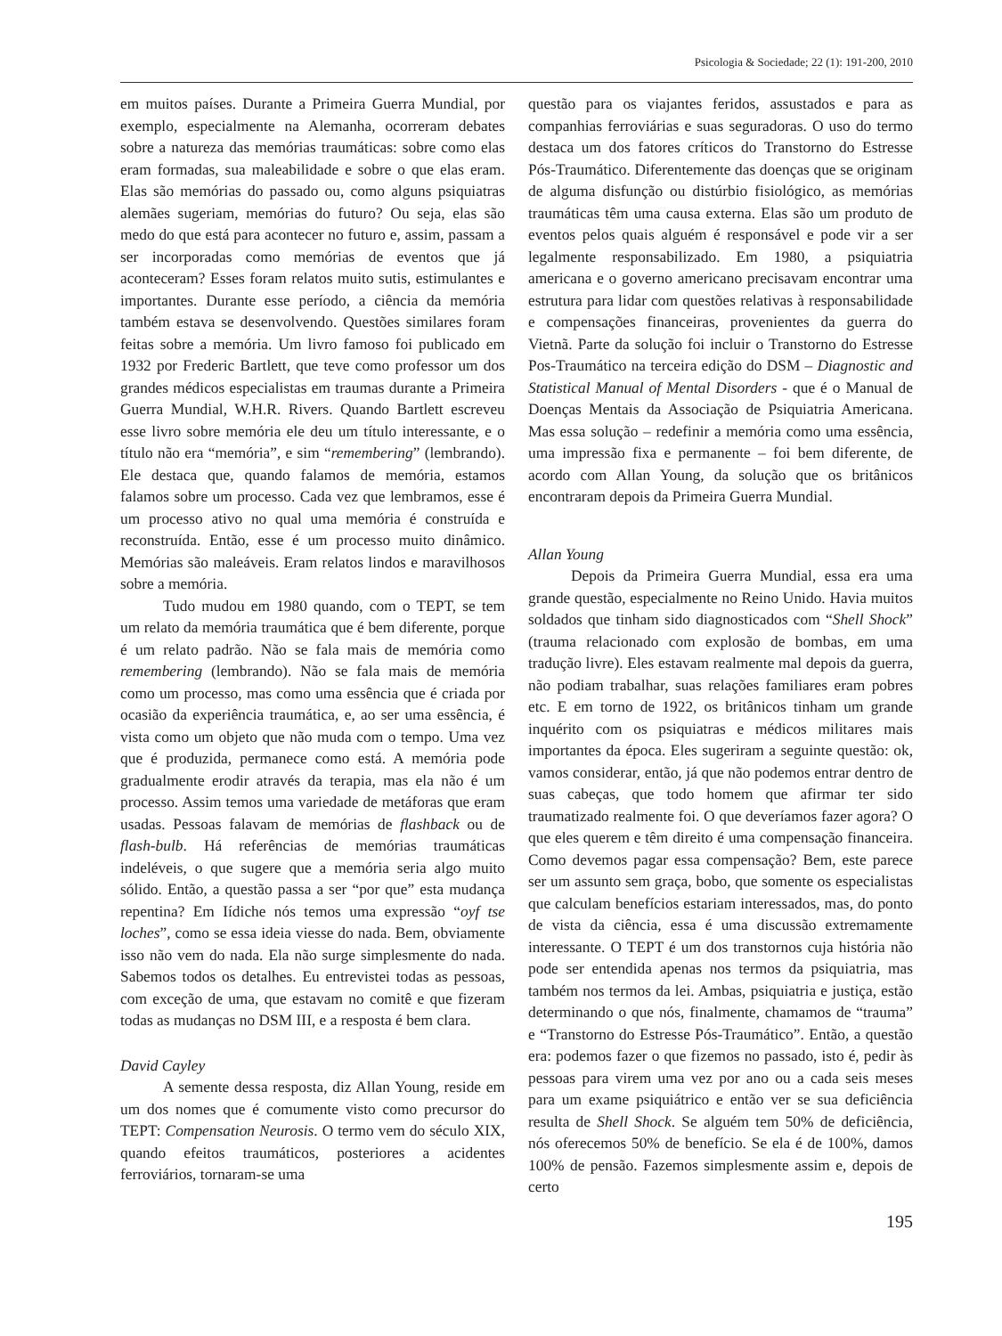Psicologia & Sociedade; 22 (1): 191-200, 2010
em muitos países. Durante a Primeira Guerra Mundial, por exemplo, especialmente na Alemanha, ocorreram debates sobre a natureza das memórias traumáticas: sobre como elas eram formadas, sua maleabilidade e sobre o que elas eram. Elas são memórias do passado ou, como alguns psiquiatras alemães sugeriam, memórias do futuro? Ou seja, elas são medo do que está para acontecer no futuro e, assim, passam a ser incorporadas como memórias de eventos que já aconteceram? Esses foram relatos muito sutis, estimulantes e importantes. Durante esse período, a ciência da memória também estava se desenvolvendo. Questões similares foram feitas sobre a memória. Um livro famoso foi publicado em 1932 por Frederic Bartlett, que teve como professor um dos grandes médicos especialistas em traumas durante a Primeira Guerra Mundial, W.H.R. Rivers. Quando Bartlett escreveu esse livro sobre memória ele deu um título interessante, e o título não era “memória”, e sim “remembering” (lembrando). Ele destaca que, quando falamos de memória, estamos falamos sobre um processo. Cada vez que lembramos, esse é um processo ativo no qual uma memória é construída e reconstruída. Então, esse é um processo muito dinâmico. Memórias são maleáveis. Eram relatos lindos e maravilhosos sobre a memória.
Tudo mudou em 1980 quando, com o TEPT, se tem um relato da memória traumática que é bem diferente, porque é um relato padrão. Não se fala mais de memória como remembering (lembrando). Não se fala mais de memória como um processo, mas como uma essência que é criada por ocasião da experiência traumática, e, ao ser uma essência, é vista como um objeto que não muda com o tempo. Uma vez que é produzida, permanece como está. A memória pode gradualmente erodir através da terapia, mas ela não é um processo. Assim temos uma variedade de metáforas que eram usadas. Pessoas falavam de memórias de flashback ou de flash-bulb. Há referências de memórias traumáticas indeléveis, o que sugere que a memória seria algo muito sólido. Então, a questão passa a ser “por que” esta mudança repentina? Em Iídiche nós temos uma expressão “oyf tse loches”, como se essa ideia viesse do nada. Bem, obviamente isso não vem do nada. Ela não surge simplesmente do nada. Sabemos todos os detalhes. Eu entrevistei todas as pessoas, com exceção de uma, que estavam no comitê e que fizeram todas as mudanças no DSM III, e a resposta é bem clara.
David Cayley
A semente dessa resposta, diz Allan Young, reside em um dos nomes que é comumente visto como precursor do TEPT: Compensation Neurosis. O termo vem do século XIX, quando efeitos traumáticos, posteriores a acidentes ferroviários, tornaram-se uma
questão para os viajantes feridos, assustados e para as companhias ferroviárias e suas seguradoras. O uso do termo destaca um dos fatores críticos do Transtorno do Estresse Pós-Traumático. Diferentemente das doenças que se originam de alguma disfunção ou distúrbio fisiológico, as memórias traumáticas têm uma causa externa. Elas são um produto de eventos pelos quais alguém é responsável e pode vir a ser legalmente responsabilizado. Em 1980, a psiquiatria americana e o governo americano precisavam encontrar uma estrutura para lidar com questões relativas à responsabilidade e compensações financeiras, provenientes da guerra do Vietnã. Parte da solução foi incluir o Transtorno do Estresse Pos-Traumático na terceira edição do DSM – Diagnostic and Statistical Manual of Mental Disorders - que é o Manual de Doenças Mentais da Associação de Psiquiatria Americana. Mas essa solução – redefinir a memória como uma essência, uma impressão fixa e permanente – foi bem diferente, de acordo com Allan Young, da solução que os britânicos encontraram depois da Primeira Guerra Mundial.
Allan Young
Depois da Primeira Guerra Mundial, essa era uma grande questão, especialmente no Reino Unido. Havia muitos soldados que tinham sido diagnosticados com “Shell Shock” (trauma relacionado com explosão de bombas, em uma tradução livre). Eles estavam realmente mal depois da guerra, não podiam trabalhar, suas relações familiares eram pobres etc. E em torno de 1922, os britânicos tinham um grande inquérito com os psiquiatras e médicos militares mais importantes da época. Eles sugeriram a seguinte questão: ok, vamos considerar, então, já que não podemos entrar dentro de suas cabeças, que todo homem que afirmar ter sido traumatizado realmente foi. O que deveríamos fazer agora? O que eles querem e têm direito é uma compensação financeira. Como devemos pagar essa compensação? Bem, este parece ser um assunto sem graça, bobo, que somente os especialistas que calculam benefícios estariam interessados, mas, do ponto de vista da ciência, essa é uma discussão extremamente interessante. O TEPT é um dos transtornos cuja história não pode ser entendida apenas nos termos da psiquiatria, mas também nos termos da lei. Ambas, psiquiatria e justiça, estão determinando o que nós, finalmente, chamamos de “trauma” e “Transtorno do Estresse Pós-Traumático”. Então, a questão era: podemos fazer o que fizemos no passado, isto é, pedir às pessoas para virem uma vez por ano ou a cada seis meses para um exame psiquiátrico e então ver se sua deficiência resulta de Shell Shock. Se alguém tem 50% de deficiência, nós oferecemos 50% de benefício. Se ela é de 100%, damos 100% de pensão. Fazemos simplesmente assim e, depois de certo
195